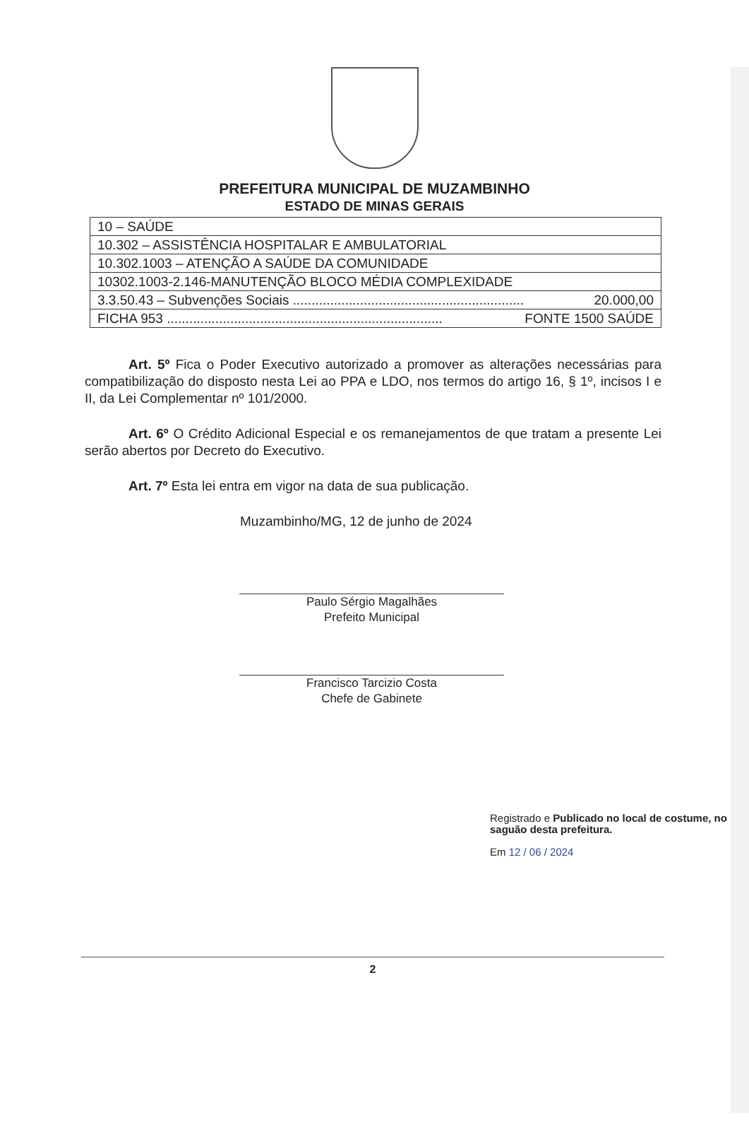PREFEITURA MUNICIPAL DE MUZAMBINHO
ESTADO DE MINAS GERAIS
| 10 – SAÚDE |
| 10.302 – ASSISTÊNCIA HOSPITALAR E AMBULATORIAL |
| 10.302.1003 – ATENÇÃO A SAÚDE DA COMUNIDADE |
| 10302.1003-2.146-MANUTENÇÃO BLOCO MÉDIA COMPLEXIDADE |
| 3.3.50.43 – Subvenções Sociais .............................................................. 20.000,00 |
| FICHA 953 .......................................................................... FONTE 1500 SAÚDE |
Art. 5º Fica o Poder Executivo autorizado a promover as alterações necessárias para compatibilização do disposto nesta Lei ao PPA e LDO, nos termos do artigo 16, § 1º, incisos I e II, da Lei Complementar nº 101/2000.
Art. 6º O Crédito Adicional Especial e os remanejamentos de que tratam a presente Lei serão abertos por Decreto do Executivo.
Art. 7º Esta lei entra em vigor na data de sua publicação.
Muzambinho/MG, 12 de junho de 2024
Paulo Sérgio Magalhães
Prefeito Municipal
Francisco Tarcizio Costa
Chefe de Gabinete
Registrado e Publicado no local de costume, no saguão desta prefeitura.
Em 12 / 06 / 2024
2